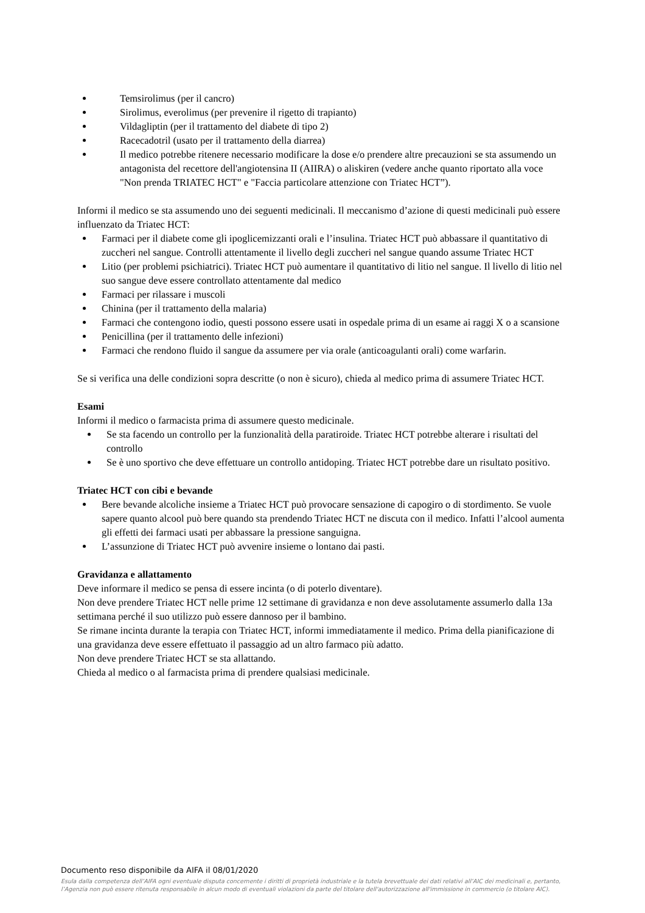Temsirolimus (per il cancro)
Sirolimus, everolimus (per prevenire il rigetto di trapianto)
Vildagliptin (per il trattamento del diabete di tipo 2)
Racecadotril (usato per il trattamento della diarrea)
Il medico potrebbe ritenere necessario modificare la dose e/o prendere altre precauzioni se sta assumendo un antagonista del recettore dell'angiotensina II (AIIRA) o aliskiren (vedere anche quanto riportato alla voce "Non prenda TRIATEC HCT" e "Faccia particolare attenzione con Triatec HCT”).
Informi il medico se sta assumendo uno dei seguenti medicinali. Il meccanismo d’azione di questi medicinali può essere influenzato da Triatec HCT:
Farmaci per il diabete come gli ipoglicemizzanti orali e l’insulina. Triatec HCT può abbassare il quantitativo di zuccheri nel sangue. Controlli attentamente il livello degli zuccheri nel sangue quando assume Triatec HCT
Litio (per problemi psichiatrici). Triatec HCT può aumentare il quantitativo di litio nel sangue. Il livello di litio nel suo sangue deve essere controllato attentamente dal medico
Farmaci per rilassare i muscoli
Chinina (per il trattamento della malaria)
Farmaci che contengono iodio, questi possono essere usati in ospedale prima di un esame ai raggi X o a scansione
Penicillina (per il trattamento delle infezioni)
Farmaci che rendono fluido il sangue da assumere per via orale (anticoagulanti orali) come warfarin.
Se si verifica una delle condizioni sopra descritte (o non è sicuro), chieda al medico prima di assumere Triatec HCT.
Esami
Informi il medico o farmacista prima di assumere questo medicinale.
Se sta facendo un controllo per la funzionalità della paratiroide. Triatec HCT potrebbe alterare i risultati del controllo
Se è uno sportivo che deve effettuare un controllo antidoping. Triatec HCT potrebbe dare un risultato positivo.
Triatec HCT con cibi e bevande
Bere bevande alcoliche insieme a Triatec HCT può provocare sensazione di capogiro o di stordimento. Se vuole sapere quanto alcool può bere quando sta prendendo Triatec HCT ne discuta con il medico. Infatti l’alcool aumenta gli effetti dei farmaci usati per abbassare la pressione sanguigna.
L’assunzione di Triatec HCT può avvenire insieme o lontano dai pasti.
Gravidanza e allattamento
Deve informare il medico se pensa di essere incinta (o di poterlo diventare).
Non deve prendere Triatec HCT nelle prime 12 settimane di gravidanza e non deve assolutamente assumerlo dalla 13a settimana perché il suo utilizzo può essere dannoso per il bambino.
Se rimane incinta durante la terapia con Triatec HCT, informi immediatamente il medico. Prima della pianificazione di una gravidanza deve essere effettuato il passaggio ad un altro farmaco più adatto.
Non deve prendere Triatec HCT se sta allattando.
Chieda al medico o al farmacista prima di prendere qualsiasi medicinale.
Documento reso disponibile da AIFA il 08/01/2020
Esula dalla competenza dell’AIFA ogni eventuale disputa concernente i diritti di proprietà industriale e la tutela brevettuale dei dati relativi all’AIC dei medicinali e, pertanto, l’Agenzia non può essere ritenuta responsabile in alcun modo di eventuali violazioni da parte del titolare dell'autorizzazione all'immissione in commercio (o titolare AIC).